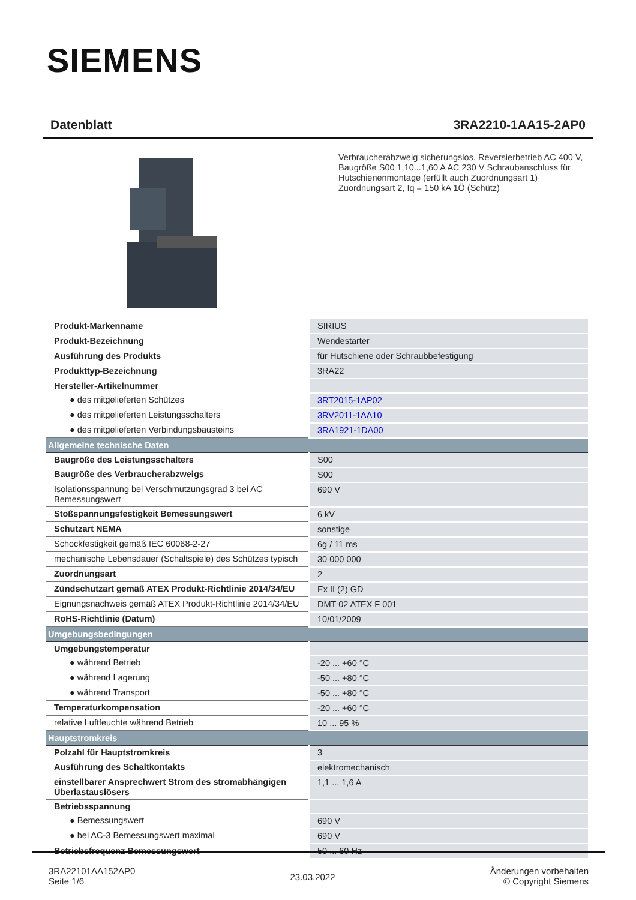SIEMENS
Datenblatt 3RA2210-1AA15-2AP0
Verbraucherabzweig sicherungslos, Reversierbetrieb AC 400 V, Baugröße S00 1,10...1,60 A AC 230 V Schraubanschluss für Hutschienenmontage (erfüllt auch Zuordnungsart 1) Zuordnungsart 2, Iq = 150 kA 1Ö (Schütz)
| Produkt-Markenname | SIRIUS |
| Produkt-Bezeichnung | Wendestarter |
| Ausführung des Produkts | für Hutschiene oder Schraubbefestigung |
| Produkttyp-Bezeichnung | 3RA22 |
| Hersteller-Artikelnummer | |
| ● des mitgelieferten Schützes | 3RT2015-1AP02 |
| ● des mitgelieferten Leistungsschalters | 3RV2011-1AA10 |
| ● des mitgelieferten Verbindungsbausteins | 3RA1921-1DA00 |
| Allgemeine technische Daten | |
| Baugröße des Leistungsschalters | S00 |
| Baugröße des Verbraucherabzweigs | S00 |
| Isolationsspannung bei Verschmutzungsgrad 3 bei AC Bemessungswert | 690 V |
| Stoßspannungsfestigkeit Bemessungswert | 6 kV |
| Schutzart NEMA | sonstige |
| Schockfestigkeit gemäß IEC 60068-2-27 | 6g / 11 ms |
| mechanische Lebensdauer (Schaltspiele) des Schützes typisch | 30 000 000 |
| Zuordnungsart | 2 |
| Zündschutzart gemäß ATEX Produkt-Richtlinie 2014/34/EU | Ex II (2) GD |
| Eignungsnachweis gemäß ATEX Produkt-Richtlinie 2014/34/EU | DMT 02 ATEX F 001 |
| RoHS-Richtlinie (Datum) | 10/01/2009 |
| Umgebungsbedingungen | |
| Umgebungstemperatur | |
| ● während Betrieb | -20 ... +60 °C |
| ● während Lagerung | -50 ... +80 °C |
| ● während Transport | -50 ... +80 °C |
| Temperaturkompensation | -20 ... +60 °C |
| relative Luftfeuchte während Betrieb | 10 ... 95 % |
| Hauptstromkreis | |
| Polzahl für Hauptstromkreis | 3 |
| Ausführung des Schaltkontakts | elektromechanisch |
| einstellbarer Ansprechwert Strom des stromabhängigen Überlastauslösers | 1,1 ... 1,6 A |
| Betriebsspannung | |
| ● Bemessungswert | 690 V |
| ● bei AC-3 Bemessungswert maximal | 690 V |
| Betriebsfrequenz Bemessungswert | 50 ... 60 Hz |
3RA22101AA152AP0
Seite 1/6
23.03.2022
Änderungen vorbehalten
© Copyright Siemens